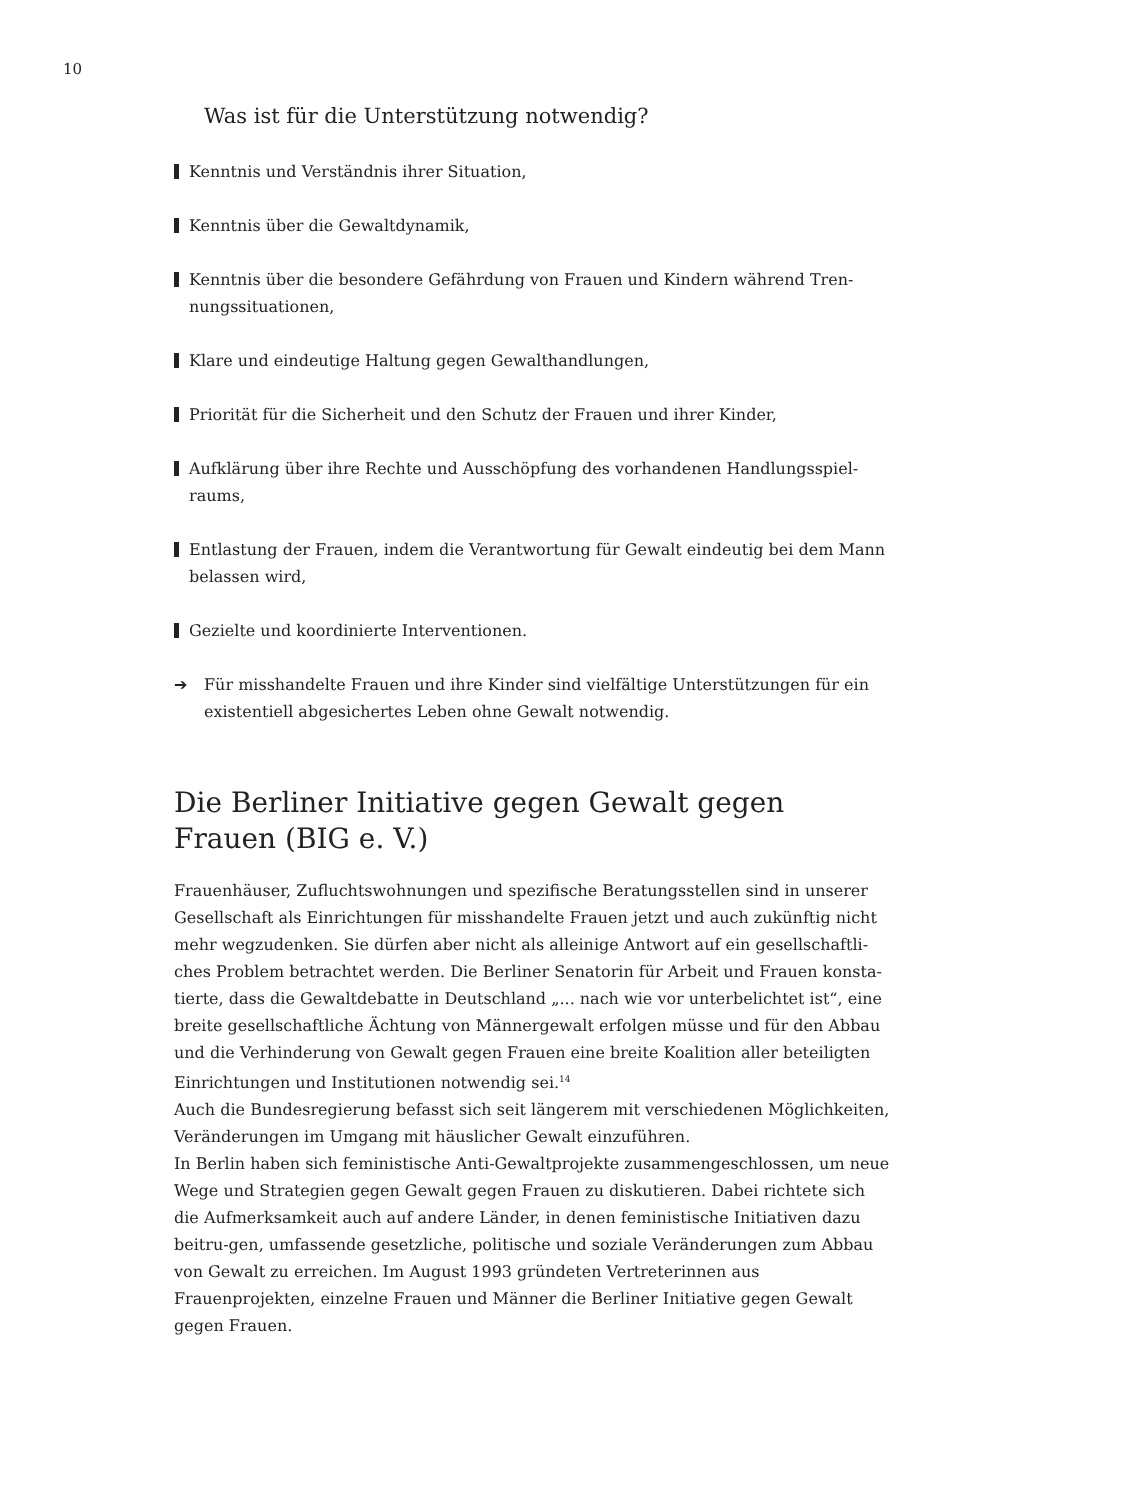10
Was ist für die Unterstützung notwendig?
Kenntnis und Verständnis ihrer Situation,
Kenntnis über die Gewaltdynamik,
Kenntnis über die besondere Gefährdung von Frauen und Kindern während Tren-nungssituationen,
Klare und eindeutige Haltung gegen Gewalthandlungen,
Priorität für die Sicherheit und den Schutz der Frauen und ihrer Kinder,
Aufklärung über ihre Rechte und Ausschöpfung des vorhandenen Handlungsspiel-raums,
Entlastung der Frauen, indem die Verantwortung für Gewalt eindeutig bei dem Mann belassen wird,
Gezielte und koordinierte Interventionen.
➔ Für misshandelte Frauen und ihre Kinder sind vielfältige Unterstützungen für ein existentiell abgesichertes Leben ohne Gewalt notwendig.
Die Berliner Initiative gegen Gewalt gegen Frauen (BIG e. V.)
Frauenhäuser, Zufluchtswohnungen und spezifische Beratungsstellen sind in unserer Gesellschaft als Einrichtungen für misshandelte Frauen jetzt und auch zukünftig nicht mehr wegzudenken. Sie dürfen aber nicht als alleinige Antwort auf ein gesellschaftli-ches Problem betrachtet werden. Die Berliner Senatorin für Arbeit und Frauen konsta-tierte, dass die Gewaltdebatte in Deutschland „... nach wie vor unterbelichtet ist“, eine breite gesellschaftliche Ächtung von Männergewalt erfolgen müsse und für den Abbau und die Verhinderung von Gewalt gegen Frauen eine breite Koalition aller beteiligten Einrichtungen und Institutionen notwendig sei.<sup>14</sup>
Auch die Bundesregierung befasst sich seit längerem mit verschiedenen Möglichkeiten, Veränderungen im Umgang mit häuslicher Gewalt einzuführen.
In Berlin haben sich feministische Anti-Gewaltprojekte zusammengeschlossen, um neue Wege und Strategien gegen Gewalt gegen Frauen zu diskutieren. Dabei richtete sich die Aufmerksamkeit auch auf andere Länder, in denen feministische Initiativen dazu beitru-gen, umfassende gesetzliche, politische und soziale Veränderungen zum Abbau von Gewalt zu erreichen. Im August 1993 gründeten Vertreterinnen aus Frauenprojekten, einzelne Frauen und Männer die Berliner Initiative gegen Gewalt gegen Frauen.